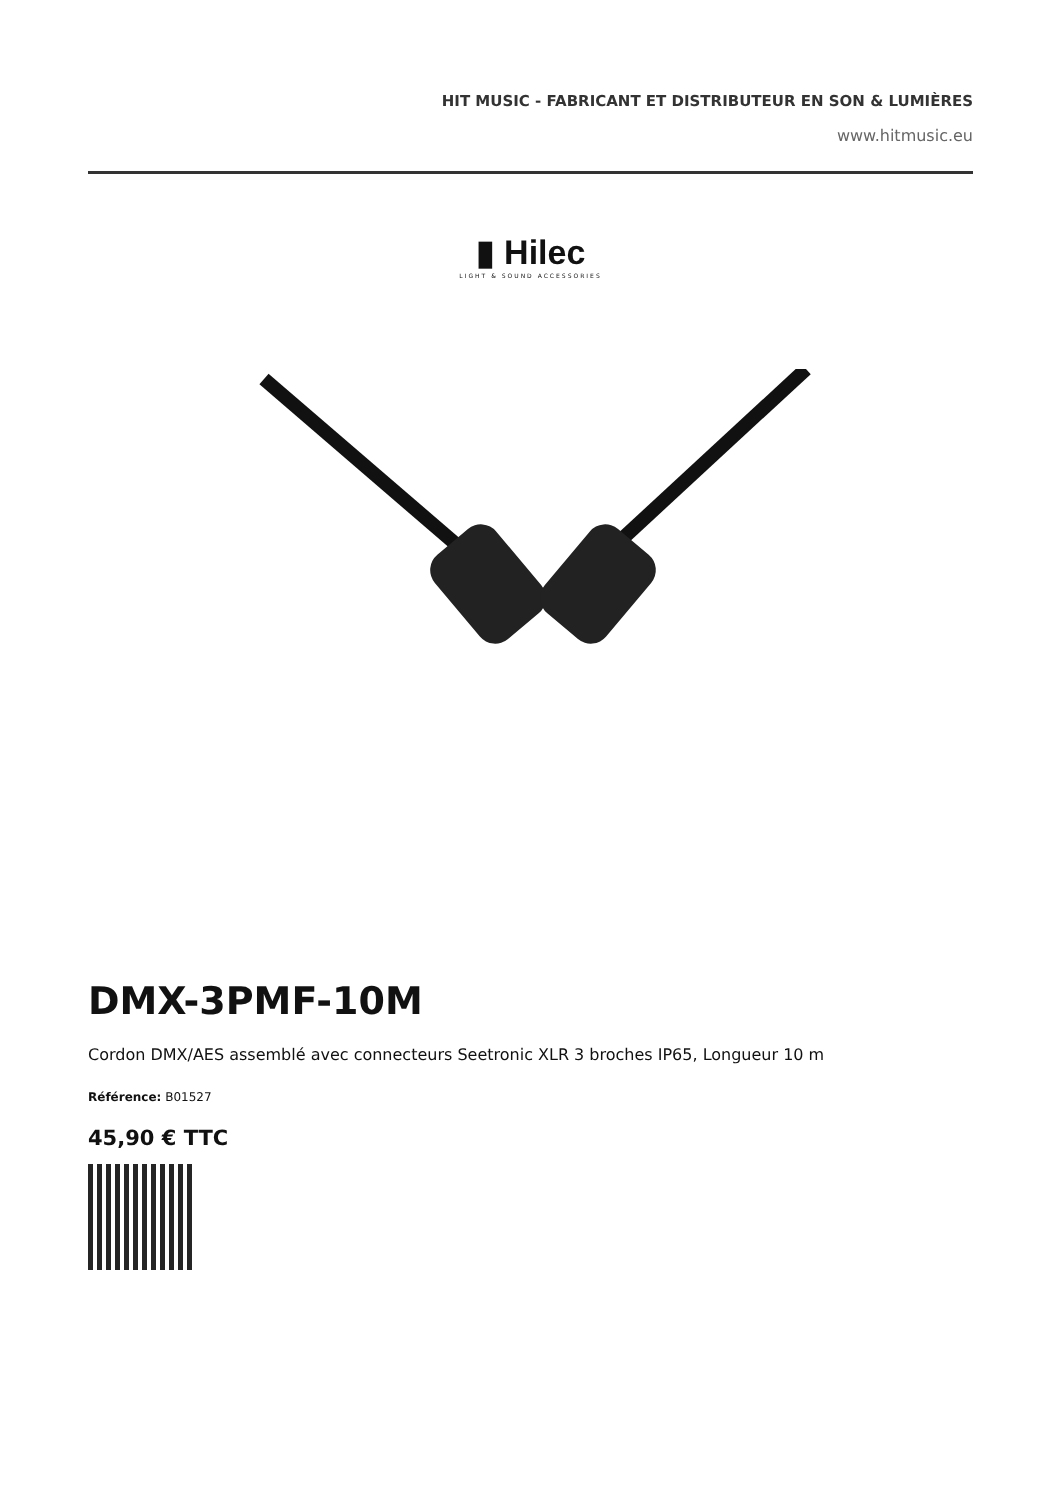HIT MUSIC - FABRICANT ET DISTRIBUTEUR EN SON & LUMIÈRES
www.hitmusic.eu
▮ Hilec
LIGHT & SOUND ACCESSORIES
DMX-3PMF-10M
Cordon DMX/AES assemblé avec connecteurs Seetronic XLR 3 broches IP65, Longueur 10 m
Référence: B01527
45,90 € TTC